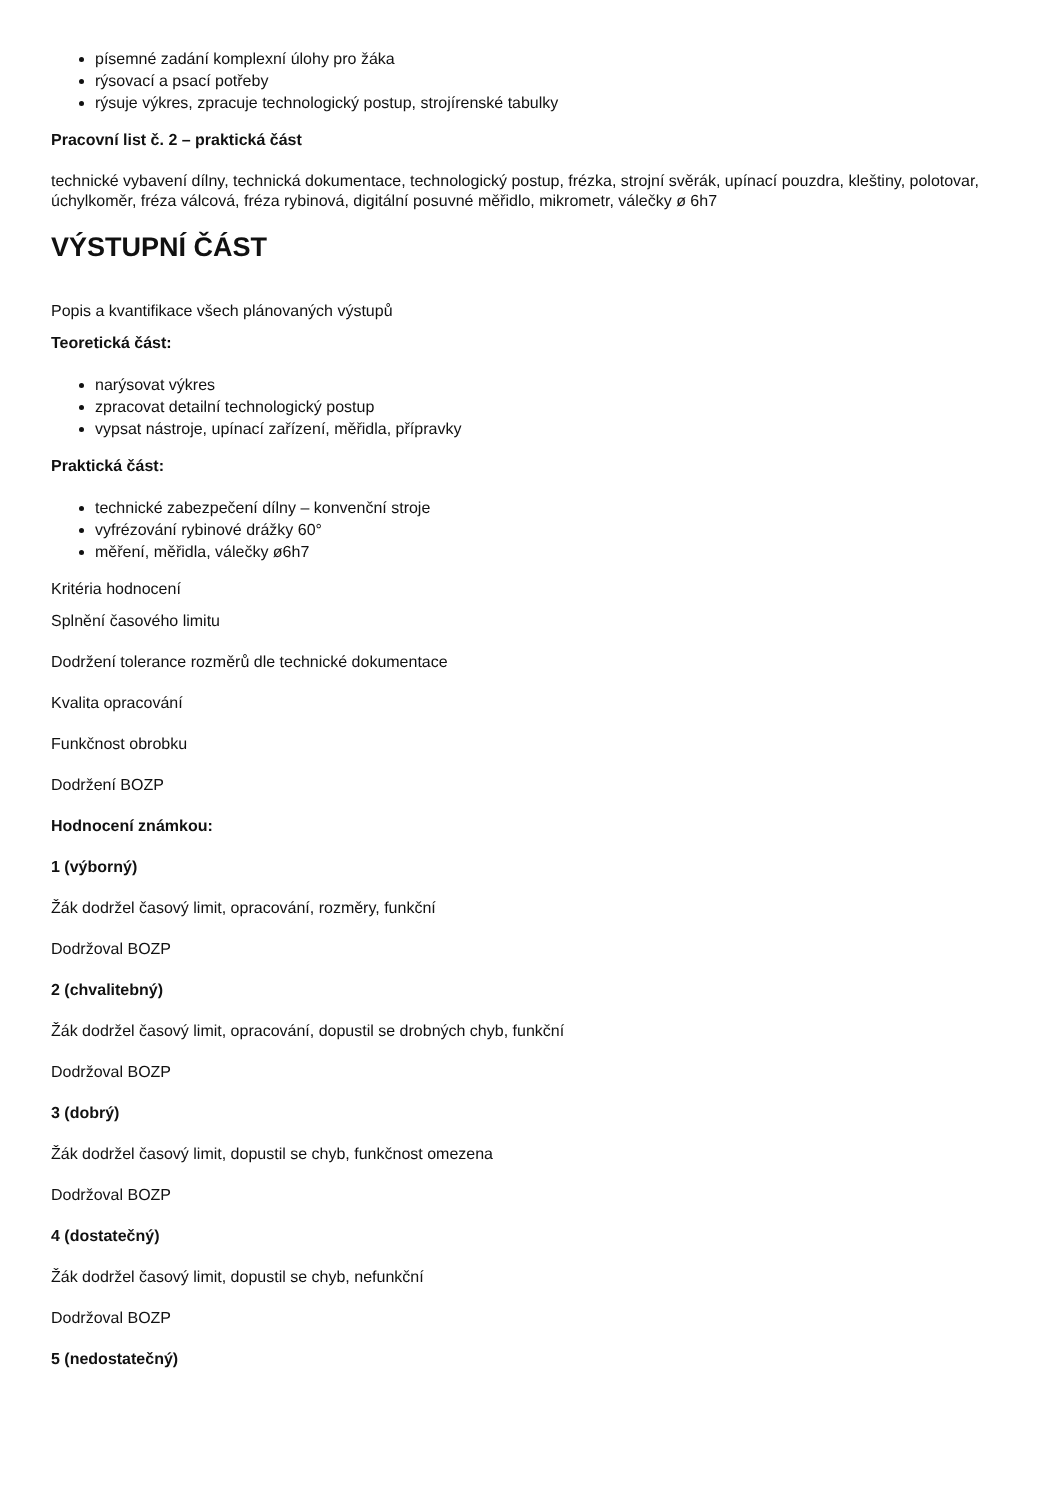písemné zadání komplexní úlohy pro žáka
rýsovací a psací potřeby
rýsuje výkres, zpracuje technologický postup, strojírenské tabulky
Pracovní list č. 2 – praktická část
technické vybavení dílny, technická dokumentace, technologický postup, frézka, strojní svěrák, upínací pouzdra, kleštiny, polotovar, úchylkoměr, fréza válcová, fréza rybinová, digitální posuvné měřidlo, mikrometr, válečky ø 6h7
VÝSTUPNÍ ČÁST
Popis a kvantifikace všech plánovaných výstupů
Teoretická část:
narýsovat výkres
zpracovat detailní technologický postup
vypsat nástroje, upínací zařízení, měřidla, přípravky
Praktická část:
technické zabezpečení dílny – konvenční stroje
vyfrézování rybinové drážky 60°
měření, měřidla, válečky ø6h7
Kritéria hodnocení
Splnění časového limitu
Dodržení tolerance rozměrů dle technické dokumentace
Kvalita opracování
Funkčnost obrobku
Dodržení BOZP
Hodnocení známkou:
1 (výborný)
Žák dodržel časový limit, opracování, rozměry, funkční
Dodržoval BOZP
2 (chvalitebný)
Žák dodržel časový limit, opracování, dopustil se drobných chyb, funkční
Dodržoval BOZP
3 (dobrý)
Žák dodržel časový limit, dopustil se chyb, funkčnost omezena
Dodržoval BOZP
4 (dostatečný)
Žák dodržel časový limit, dopustil se chyb, nefunkční
Dodržoval BOZP
5 (nedostatečný)